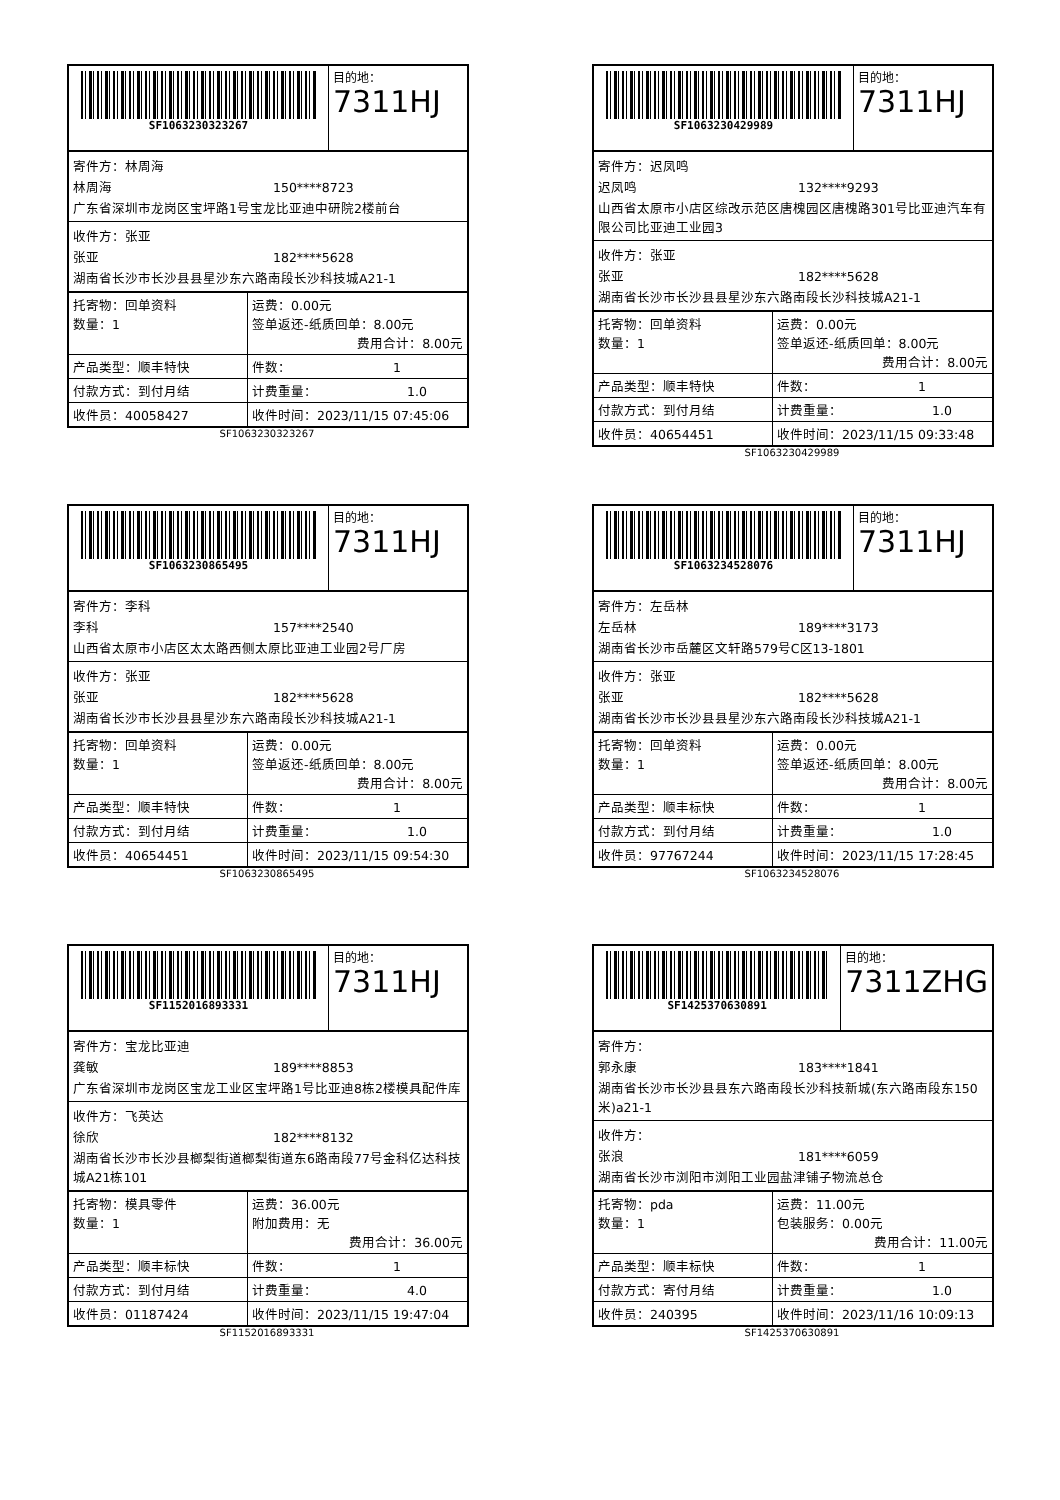| SF1063230323267 | 目的地： 7311HJ |
| 寄件方：林周海 林周海 150****8723 广东省深圳市龙岗区宝坪路1号宝龙比亚迪中研院2楼前台 |
| 收件方：张亚 张亚 182****5628 湖南省长沙市长沙县县星沙东六路南段长沙科技城A21-1 |
| 托寄物：回单资料 数量：1 | 运费：0.00元 签单返还-纸质回单：8.00元 费用合计：8.00元 |
| 产品类型：顺丰特快 | 件数： 1 |
| 付款方式：到付月结 | 计费重量： 1.0 |
| 收件员：40058427 | 收件时间：2023/11/15 07:45:06 |
SF1063230323267
| SF1063230429989 | 目的地： 7311HJ |
| 寄件方：迟凤鸣 迟凤鸣 132****9293 山西省太原市小店区综改示范区唐槐园区唐槐路301号比亚迪汽车有限公司比亚迪工业园3 |
| 收件方：张亚 张亚 182****5628 湖南省长沙市长沙县县星沙东六路南段长沙科技城A21-1 |
| 托寄物：回单资料 数量：1 | 运费：0.00元 签单返还-纸质回单：8.00元 费用合计：8.00元 |
| 产品类型：顺丰特快 | 件数： 1 |
| 付款方式：到付月结 | 计费重量： 1.0 |
| 收件员：40654451 | 收件时间：2023/11/15 09:33:48 |
SF1063230429989
| SF1063230865495 | 目的地： 7311HJ |
| 寄件方：李科 李科 157****2540 山西省太原市小店区太太路西侧太原比亚迪工业园2号厂房 |
| 收件方：张亚 张亚 182****5628 湖南省长沙市长沙县县星沙东六路南段长沙科技城A21-1 |
| 托寄物：回单资料 数量：1 | 运费：0.00元 签单返还-纸质回单：8.00元 费用合计：8.00元 |
| 产品类型：顺丰特快 | 件数： 1 |
| 付款方式：到付月结 | 计费重量： 1.0 |
| 收件员：40654451 | 收件时间：2023/11/15 09:54:30 |
SF1063230865495
| SF1063234528076 | 目的地： 7311HJ |
| 寄件方：左岳林 左岳林 189****3173 湖南省长沙市岳麓区文轩路579号C区13-1801 |
| 收件方：张亚 张亚 182****5628 湖南省长沙市长沙县县星沙东六路南段长沙科技城A21-1 |
| 托寄物：回单资料 数量：1 | 运费：0.00元 签单返还-纸质回单：8.00元 费用合计：8.00元 |
| 产品类型：顺丰标快 | 件数： 1 |
| 付款方式：到付月结 | 计费重量： 1.0 |
| 收件员：97767244 | 收件时间：2023/11/15 17:28:45 |
SF1063234528076
| SF1152016893331 | 目的地： 7311HJ |
| 寄件方：宝龙比亚迪 龚敏 189****8853 广东省深圳市龙岗区宝龙工业区宝坪路1号比亚迪8栋2楼模具配件库 |
| 收件方：飞英达 徐欣 182****8132 湖南省长沙市长沙县榔梨街道榔梨街道东6路南段77号金科亿达科技城A21栋101 |
| 托寄物：模具零件 数量：1 | 运费：36.00元 附加费用：无 费用合计：36.00元 |
| 产品类型：顺丰标快 | 件数： 1 |
| 付款方式：到付月结 | 计费重量： 4.0 |
| 收件员：01187424 | 收件时间：2023/11/15 19:47:04 |
SF1152016893331
| SF1425370630891 | 目的地： 7311ZHG |
| 寄件方： 郭永康 183****1841 湖南省长沙市长沙县县东六路南段长沙科技新城(东六路南段东150米)a21-1 |
| 收件方： 张浪 181****6059 湖南省长沙市浏阳市浏阳工业园盐津铺子物流总仓 |
| 托寄物：pda 数量：1 | 运费：11.00元 包装服务：0.00元 费用合计：11.00元 |
| 产品类型：顺丰标快 | 件数： 1 |
| 付款方式：寄付月结 | 计费重量： 1.0 |
| 收件员：240395 | 收件时间：2023/11/16 10:09:13 |
SF1425370630891